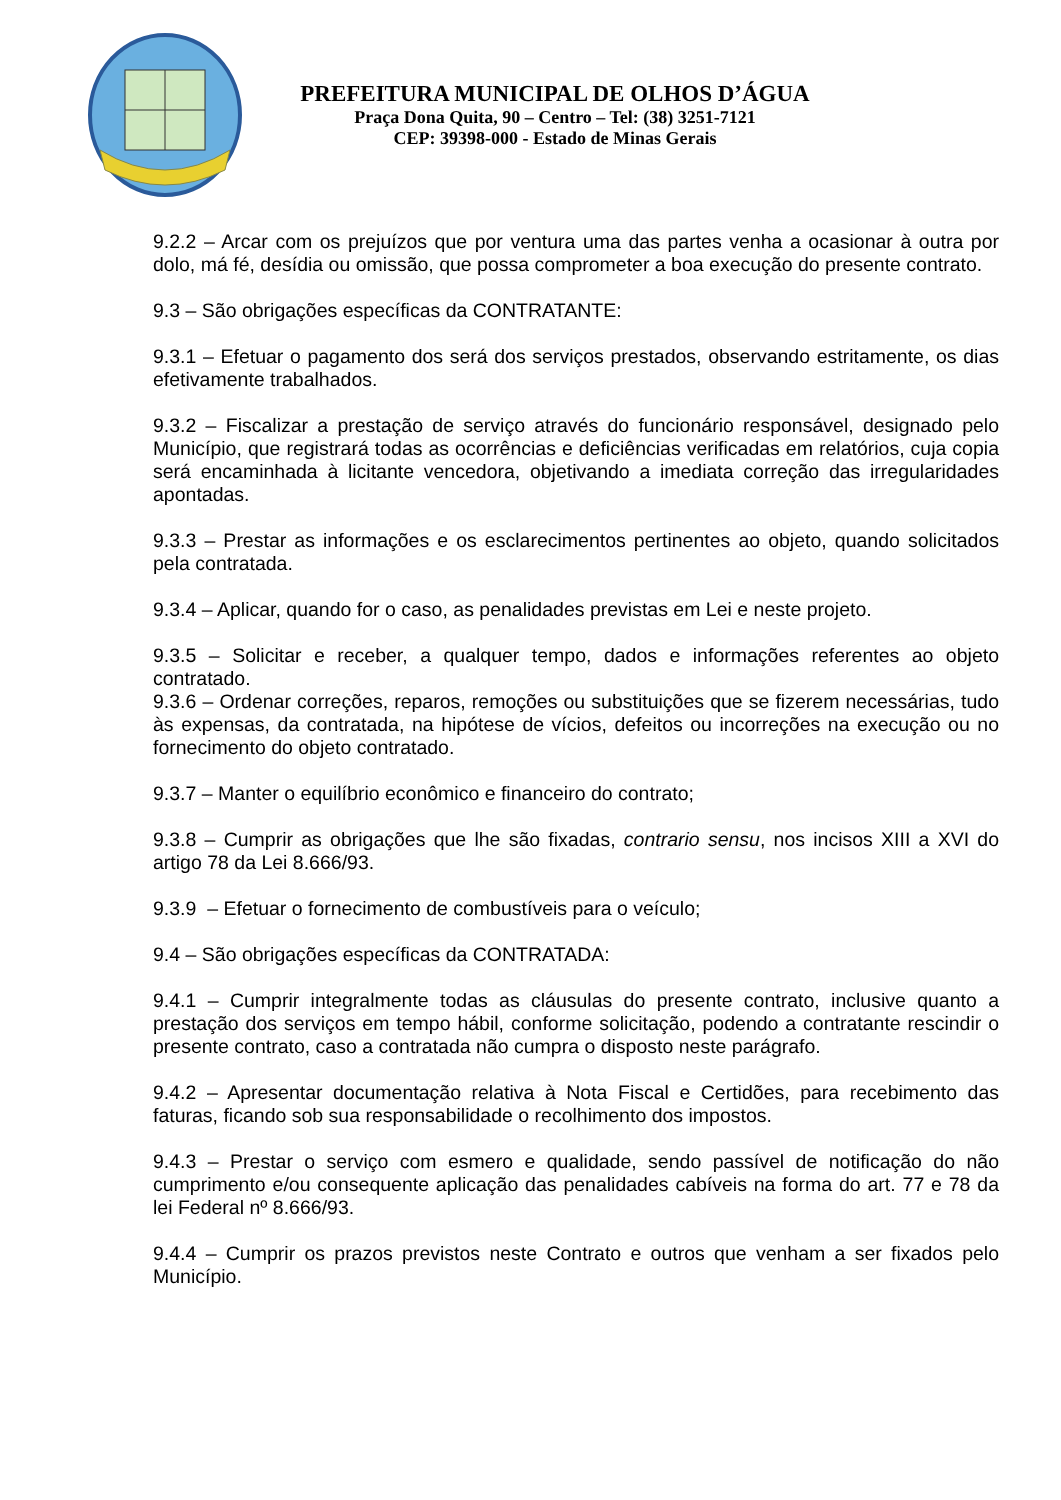PREFEITURA MUNICIPAL DE OLHOS D’ÁGUA
Praça Dona Quita, 90 – Centro – Tel: (38) 3251-7121
CEP: 39398-000 - Estado de Minas Gerais
9.2.2 – Arcar com os prejuízos que por ventura uma das partes venha a ocasionar à outra por dolo, má fé, desídia ou omissão, que possa comprometer a boa execução do presente contrato.
9.3 – São obrigações específicas da CONTRATANTE:
9.3.1 – Efetuar o pagamento dos será dos serviços prestados, observando estritamente, os dias efetivamente trabalhados.
9.3.2 – Fiscalizar a prestação de serviço através do funcionário responsável, designado pelo Município, que registrará todas as ocorrências e deficiências verificadas em relatórios, cuja copia será encaminhada à licitante vencedora, objetivando a imediata correção das irregularidades apontadas.
9.3.3 – Prestar as informações e os esclarecimentos pertinentes ao objeto, quando solicitados pela contratada.
9.3.4 – Aplicar, quando for o caso, as penalidades previstas em Lei e neste projeto.
9.3.5 – Solicitar e receber, a qualquer tempo, dados e informações referentes ao objeto contratado.
9.3.6 – Ordenar correções, reparos, remoções ou substituições que se fizerem necessárias, tudo às expensas, da contratada, na hipótese de vícios, defeitos ou incorreções na execução ou no fornecimento do objeto contratado.
9.3.7 – Manter o equilíbrio econômico e financeiro do contrato;
9.3.8 – Cumprir as obrigações que lhe são fixadas, contrario sensu, nos incisos XIII a XVI do artigo 78 da Lei 8.666/93.
9.3.9 – Efetuar o fornecimento de combustíveis para o veículo;
9.4 – São obrigações específicas da CONTRATADA:
9.4.1 – Cumprir integralmente todas as cláusulas do presente contrato, inclusive quanto a prestação dos serviços em tempo hábil, conforme solicitação, podendo a contratante rescindir o presente contrato, caso a contratada não cumpra o disposto neste parágrafo.
9.4.2 – Apresentar documentação relativa à Nota Fiscal e Certidões, para recebimento das faturas, ficando sob sua responsabilidade o recolhimento dos impostos.
9.4.3 – Prestar o serviço com esmero e qualidade, sendo passível de notificação do não cumprimento e/ou consequente aplicação das penalidades cabíveis na forma do art. 77 e 78 da lei Federal nº 8.666/93.
9.4.4 – Cumprir os prazos previstos neste Contrato e outros que venham a ser fixados pelo Município.